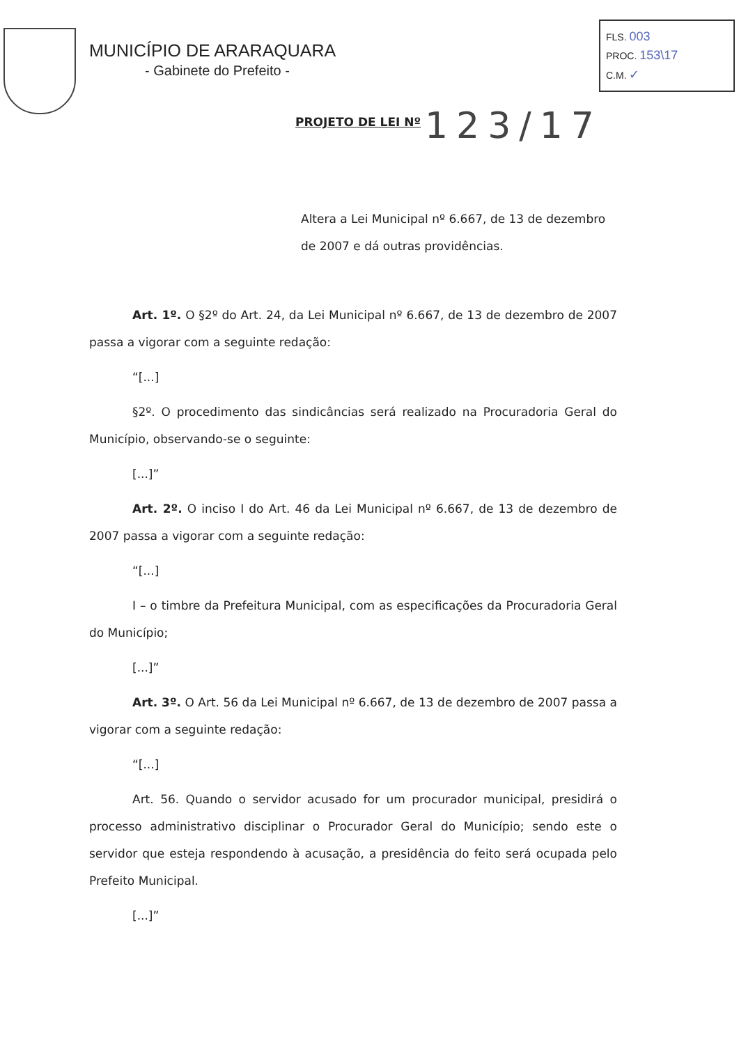MUNICÍPIO DE ARARAQUARA
- Gabinete do Prefeito -
FLS. 003
PROC. 153\17
C.M. ✓
PROJETO DE LEI Nº 123/17
Altera a Lei Municipal nº 6.667, de 13 de dezembro de 2007 e dá outras providências.
Art. 1º. O §2º do Art. 24, da Lei Municipal nº 6.667, de 13 de dezembro de 2007 passa a vigorar com a seguinte redação:
“[...]
§2º. O procedimento das sindicâncias será realizado na Procuradoria Geral do Município, observando-se o seguinte:
[...]”
Art. 2º. O inciso I do Art. 46 da Lei Municipal nº 6.667, de 13 de dezembro de 2007 passa a vigorar com a seguinte redação:
“[...]
I – o timbre da Prefeitura Municipal, com as especificações da Procuradoria Geral do Município;
[...]”
Art. 3º. O Art. 56 da Lei Municipal nº 6.667, de 13 de dezembro de 2007 passa a vigorar com a seguinte redação:
“[...]
Art. 56. Quando o servidor acusado for um procurador municipal, presidirá o processo administrativo disciplinar o Procurador Geral do Município; sendo este o servidor que esteja respondendo à acusação, a presidência do feito será ocupada pelo Prefeito Municipal.
[...]”